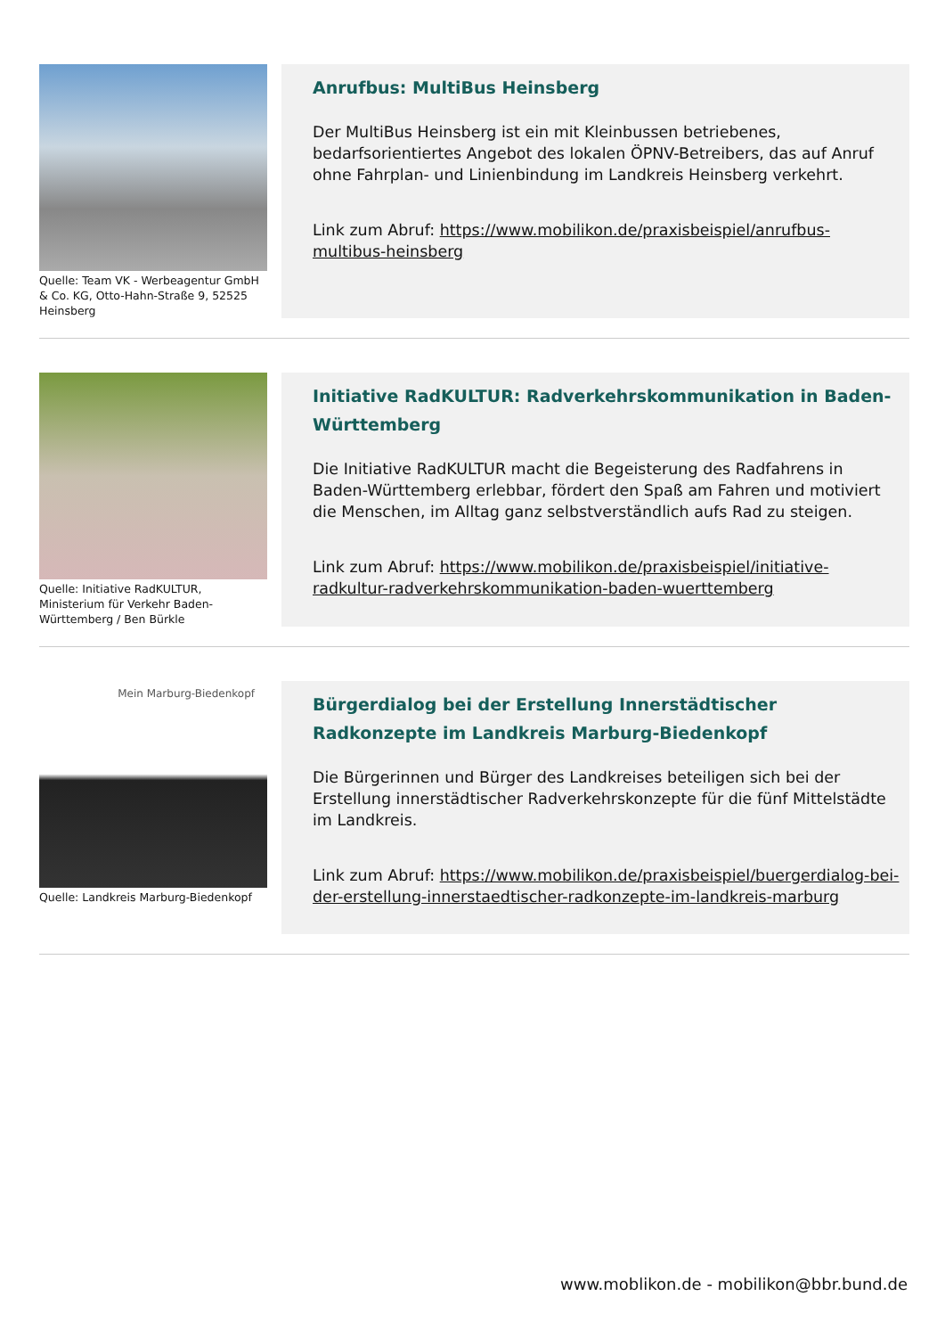Quelle: Team VK - Werbeagentur GmbH & Co. KG, Otto-Hahn-Straße 9, 52525 Heinsberg
Anrufbus: MultiBus Heinsberg
Der MultiBus Heinsberg ist ein mit Kleinbussen betriebenes, bedarfsorientiertes Angebot des lokalen ÖPNV-Betreibers, das auf Anruf ohne Fahrplan- und Linienbindung im Landkreis Heinsberg verkehrt.
Link zum Abruf: https://www.mobilikon.de/praxisbeispiel/anrufbus-multibus-heinsberg
Quelle: Initiative RadKULTUR, Ministerium für Verkehr Baden-Württemberg / Ben Bürkle
Initiative RadKULTUR: Radverkehrskommunikation in Baden-Württemberg
Die Initiative RadKULTUR macht die Begeisterung des Radfahrens in Baden-Württemberg erlebbar, fördert den Spaß am Fahren und motiviert die Menschen, im Alltag ganz selbstverständlich aufs Rad zu steigen.
Link zum Abruf: https://www.mobilikon.de/praxisbeispiel/initiative-radkultur-radverkehrskommunikation-baden-wuerttemberg
Mein Marburg-Biedenkopf
Quelle: Landkreis Marburg-Biedenkopf
Bürgerdialog bei der Erstellung Innerstädtischer Radkonzepte im Landkreis Marburg-Biedenkopf
Die Bürgerinnen und Bürger des Landkreises beteiligen sich bei der Erstellung innerstädtischer Radverkehrskonzepte für die fünf Mittelstädte im Landkreis.
Link zum Abruf: https://www.mobilikon.de/praxisbeispiel/buergerdialog-bei-der-erstellung-innerstaedtischer-radkonzepte-im-landkreis-marburg
www.moblikon.de - mobilikon@bbr.bund.de